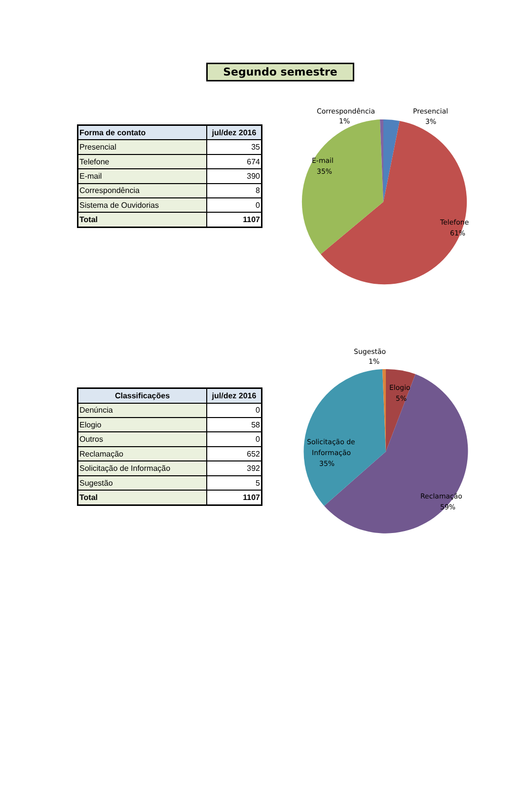Segundo semestre
| Forma de contato | jul/dez 2016 |
| --- | --- |
| Presencial | 35 |
| Telefone | 674 |
| E-mail | 390 |
| Correspondência | 8 |
| Sistema de Ouvidorias | 0 |
| Total | 1107 |
Correspondência
1%
Presencial
3%
E-mail
35%
Telefone
61%
| Classificações | jul/dez 2016 |
| --- | --- |
| Denúncia | 0 |
| Elogio | 58 |
| Outros | 0 |
| Reclamação | 652 |
| Solicitação de Informação | 392 |
| Sugestão | 5 |
| Total | 1107 |
Sugestão
1%
Elogio
5%
Solicitação de
Informação
35%
Reclamação
59%